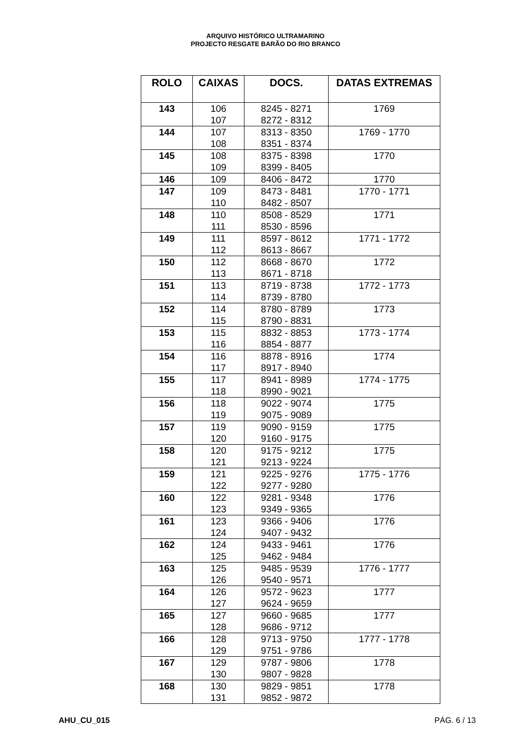ARQUIVO HISTÓRICO ULTRAMARINO
PROJECTO RESGATE BARÃO DO RIO BRANCO
| ROLO | CAIXAS | DOCS. | DATAS EXTREMAS |
| --- | --- | --- | --- |
| 143 | 106 107 | 8245 - 8271 8272 - 8312 | 1769 |
| 144 | 107 108 | 8313 - 8350 8351 - 8374 | 1769 - 1770 |
| 145 | 108 109 | 8375 - 8398 8399 - 8405 | 1770 |
| 146 | 109 | 8406 - 8472 | 1770 |
| 147 | 109 110 | 8473 - 8481 8482 - 8507 | 1770 - 1771 |
| 148 | 110 111 | 8508 - 8529 8530 - 8596 | 1771 |
| 149 | 111 112 | 8597 - 8612 8613 - 8667 | 1771 - 1772 |
| 150 | 112 113 | 8668 - 8670 8671 - 8718 | 1772 |
| 151 | 113 114 | 8719 - 8738 8739 - 8780 | 1772 - 1773 |
| 152 | 114 115 | 8780 - 8789 8790 - 8831 | 1773 |
| 153 | 115 116 | 8832 - 8853 8854 - 8877 | 1773 - 1774 |
| 154 | 116 117 | 8878 - 8916 8917 - 8940 | 1774 |
| 155 | 117 118 | 8941 - 8989 8990 - 9021 | 1774 - 1775 |
| 156 | 118 119 | 9022 - 9074 9075 - 9089 | 1775 |
| 157 | 119 120 | 9090 - 9159 9160 - 9175 | 1775 |
| 158 | 120 121 | 9175 - 9212 9213 - 9224 | 1775 |
| 159 | 121 122 | 9225 - 9276 9277 - 9280 | 1775 - 1776 |
| 160 | 122 123 | 9281 - 9348 9349 - 9365 | 1776 |
| 161 | 123 124 | 9366 - 9406 9407 - 9432 | 1776 |
| 162 | 124 125 | 9433 - 9461 9462 - 9484 | 1776 |
| 163 | 125 126 | 9485 - 9539 9540 - 9571 | 1776 - 1777 |
| 164 | 126 127 | 9572 - 9623 9624 - 9659 | 1777 |
| 165 | 127 128 | 9660 - 9685 9686 - 9712 | 1777 |
| 166 | 128 129 | 9713 - 9750 9751 - 9786 | 1777 - 1778 |
| 167 | 129 130 | 9787 - 9806 9807 - 9828 | 1778 |
| 168 | 130 131 | 9829 - 9851 9852 - 9872 | 1778 |
AHU_CU_015 PÁG. 6 / 13